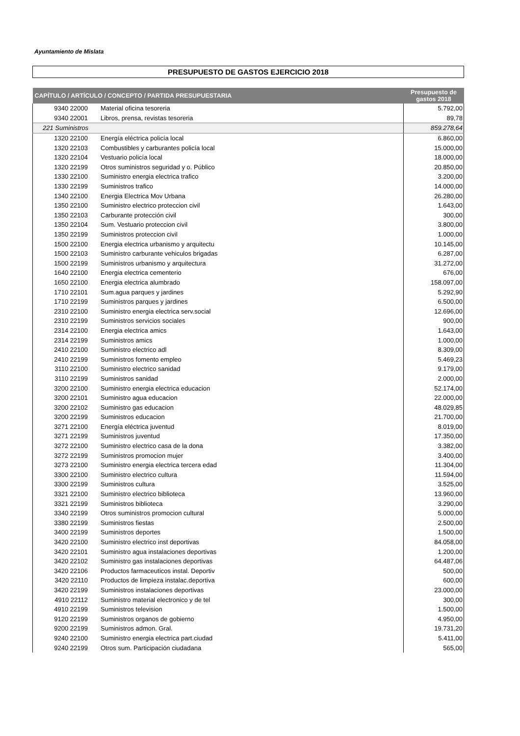Ayuntamiento de Mislata
PRESUPUESTO DE GASTOS EJERCICIO 2018
| CAPÍTULO / ARTÍCULO / CONCEPTO / PARTIDA PRESUPUESTARIA | | Presupuesto de gastos 2018 |
| --- | --- | --- |
| 9340 22000 | Material oficina tesoreria | 5.792,00 |
| 9340 22001 | Libros, prensa, revistas tesoreria | 89,78 |
| 221 Suministros | | 859.278,64 |
| 1320 22100 | Energía eléctrica policía local | 6.860,00 |
| 1320 22103 | Combustibles y carburantes policía local | 15.000,00 |
| 1320 22104 | Vestuario policía local | 18.000,00 |
| 1320 22199 | Otros suministros seguridad y o. Público | 20.850,00 |
| 1330 22100 | Suministro energia electrica trafico | 3.200,00 |
| 1330 22199 | Suministros trafico | 14.000,00 |
| 1340 22100 | Energia Electrica Mov Urbana | 26.280,00 |
| 1350 22100 | Suministro electrico proteccion civil | 1.643,00 |
| 1350 22103 | Carburante protección civil | 300,00 |
| 1350 22104 | Sum. Vestuario proteccion civil | 3.800,00 |
| 1350 22199 | Suministros proteccion civil | 1.000,00 |
| 1500 22100 | Energia electrica urbanismo y arquitectu | 10.145,00 |
| 1500 22103 | Suministro carburante vehiculos brigadas | 6.287,00 |
| 1500 22199 | Suministros urbanismo y arquitectura | 31.272,00 |
| 1640 22100 | Energia electrica cementerio | 676,00 |
| 1650 22100 | Energia electrica alumbrado | 158.097,00 |
| 1710 22101 | Sum.agua parques y jardines | 5.292,90 |
| 1710 22199 | Suministros parques y jardines | 6.500,00 |
| 2310 22100 | Suministro energia electrica serv.social | 12.696,00 |
| 2310 22199 | Suministros servicios sociales | 900,00 |
| 2314 22100 | Energia electrica amics | 1.643,00 |
| 2314 22199 | Suministros amics | 1.000,00 |
| 2410 22100 | Suministro electrico adl | 8.309,00 |
| 2410 22199 | Suministros fomento empleo | 5.469,23 |
| 3110 22100 | Suministro electrico sanidad | 9.179,00 |
| 3110 22199 | Suministros sanidad | 2.000,00 |
| 3200 22100 | Suministro energia electrica educacion | 52.174,00 |
| 3200 22101 | Suministro agua educacion | 22.000,00 |
| 3200 22102 | Suministro gas educacion | 48.029,85 |
| 3200 22199 | Suministros educacion | 21.700,00 |
| 3271 22100 | Energía eléctrica juventud | 8.019,00 |
| 3271 22199 | Suministros juventud | 17.350,00 |
| 3272 22100 | Suministro electrico casa de la dona | 3.382,00 |
| 3272 22199 | Suministros promocion mujer | 3.400,00 |
| 3273 22100 | Suministro energia electrica tercera edad | 11.304,00 |
| 3300 22100 | Suministro electrico cultura | 11.594,00 |
| 3300 22199 | Suministros cultura | 3.525,00 |
| 3321 22100 | Suministro electrico biblioteca | 13.960,00 |
| 3321 22199 | Suministros biblioteca | 3.290,00 |
| 3340 22199 | Otros suministros promocion cultural | 5.000,00 |
| 3380 22199 | Suministros fiestas | 2.500,00 |
| 3400 22199 | Suministros deportes | 1.500,00 |
| 3420 22100 | Suministro electrico inst deportivas | 84.058,00 |
| 3420 22101 | Suministro agua instalaciones deportivas | 1.200,00 |
| 3420 22102 | Suministro gas instalaciones deportivas | 64.487,06 |
| 3420 22106 | Productos farmaceuticos instal. Deportiv | 500,00 |
| 3420 22110 | Productos de limpieza instalac.deportiva | 600,00 |
| 3420 22199 | Suministros instalaciones deportivas | 23.000,00 |
| 4910 22112 | Suministro material electronico y de tel | 300,00 |
| 4910 22199 | Suministros television | 1.500,00 |
| 9120 22199 | Suministros organos de gobierno | 4.950,00 |
| 9200 22199 | Suministros admon. Gral. | 19.731,20 |
| 9240 22100 | Suministro energia electrica part.ciudad | 5.411,00 |
| 9240 22199 | Otros sum. Participación ciudadana | 565,00 |